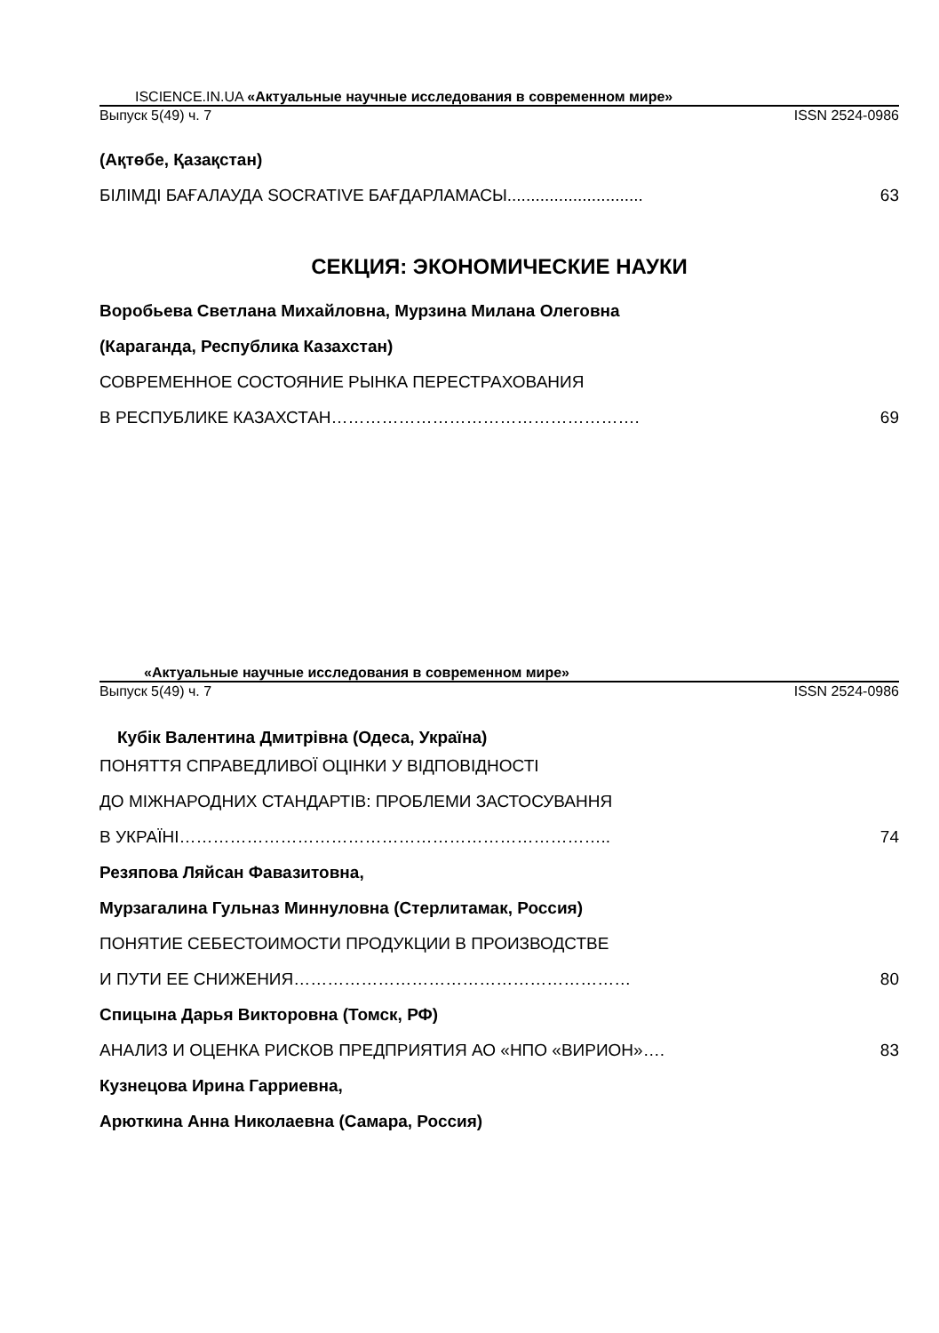ISCIENCE.IN.UA «Актуальные научные исследования в современном мире»
Выпуск 5(49) ч. 7 ISSN 2524-0986
(Ақтөбе, Қазақстан)
БІЛІМДІ БАҒАЛАУДА SOCRATIVE БАҒДАРЛАМАСЫ............................. 63
СЕКЦИЯ: ЭКОНОМИЧЕСКИЕ НАУКИ
Воробьева Светлана Михайловна, Мурзина Милана Олеговна
(Караганда, Республика Казахстан)
СОВРЕМЕННОЕ СОСТОЯНИЕ РЫНКА ПЕРЕСТРАХОВАНИЯ
В РЕСПУБЛИКЕ КАЗАХСТАН………………………………………………. 69
«Актуальные научные исследования в современном мире»
Выпуск 5(49) ч. 7 ISSN 2524-0986
Кубік Валентина Дмитрівна (Одеса, Україна)
ПОНЯТТЯ СПРАВЕДЛИВОЇ ОЦІНКИ У ВІДПОВІДНОСТІ
ДО МІЖНАРОДНИХ СТАНДАРТІВ: ПРОБЛЕМИ ЗАСТОСУВАННЯ
В УКРАЇНІ………………………………………………………………….. 74
Резяпова Ляйсан Фавазитовна,
Мурзагалина Гульназ Миннуловна (Стерлитамак, Россия)
ПОНЯТИЕ СЕБЕСТОИМОСТИ ПРОДУКЦИИ В ПРОИЗВОДСТВЕ
И ПУТИ ЕЕ СНИЖЕНИЯ…………………………………………………… 80
Спицына Дарья Викторовна (Томск, РФ)
АНАЛИЗ И ОЦЕНКА РИСКОВ ПРЕДПРИЯТИЯ АО «НПО «ВИРИОН»…. 83
Кузнецова Ирина Гарриевна,
Арюткина Анна Николаевна (Самара, Россия)